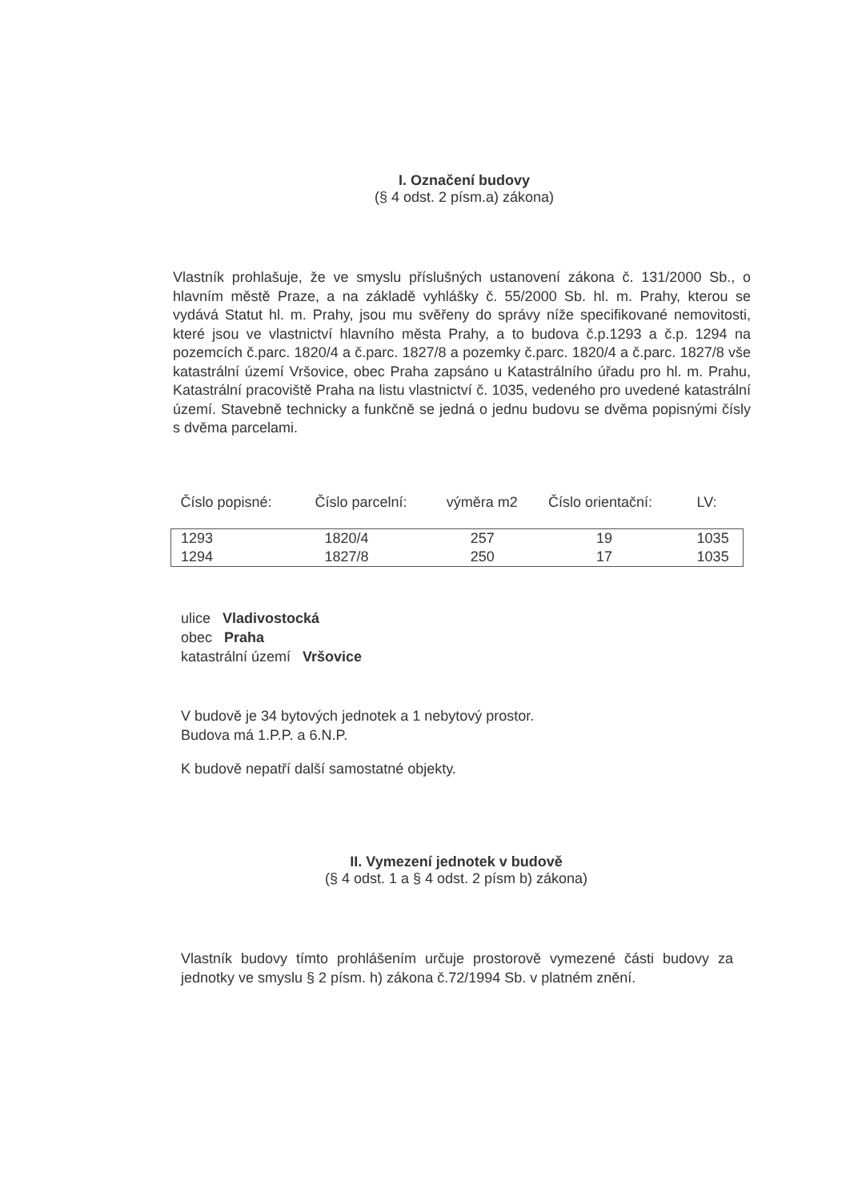I. Označení budovy
(§ 4 odst. 2 písm.a) zákona)
Vlastník prohlašuje, že ve smyslu příslušných ustanovení zákona č. 131/2000 Sb., o hlavním městě Praze, a na základě vyhlášky č. 55/2000 Sb. hl. m. Prahy, kterou se vydává Statut hl. m. Prahy, jsou mu svěřeny do správy níže specifikované nemovitosti, které jsou ve vlastnictví hlavního města Prahy, a to budova č.p.1293 a č.p. 1294 na pozemcích č.parc. 1820/4 a č.parc. 1827/8 a pozemky č.parc. 1820/4 a č.parc. 1827/8 vše katastrální území Vršovice, obec Praha zapsáno u Katastrálního úřadu pro hl. m. Prahu, Katastrální pracoviště Praha na listu vlastnictví č. 1035, vedeného pro uvedené katastrální území. Stavebně technicky a funkčně se jedná o jednu budovu se dvěma popisnými čísly s dvěma parcelami.
| Číslo popisné: | Číslo parcelní: | výměra m2 | Číslo orientační: | LV: |
| --- | --- | --- | --- | --- |
| 1293 | 1820/4 | 257 | 19 | 1035 |
| 1294 | 1827/8 | 250 | 17 | 1035 |
ulice Vladivostocká
obec Praha
katastrální území Vršovice
V budově je 34 bytových jednotek a 1 nebytový prostor.
Budova má 1.P.P. a 6.N.P.
K budově nepatří další samostatné objekty.
II. Vymezení jednotek v budově
(§ 4 odst. 1 a § 4 odst. 2 písm b) zákona)
Vlastník budovy tímto prohlášením určuje prostorově vymezené části budovy za jednotky ve smyslu § 2 písm. h) zákona č.72/1994 Sb. v platném znění.